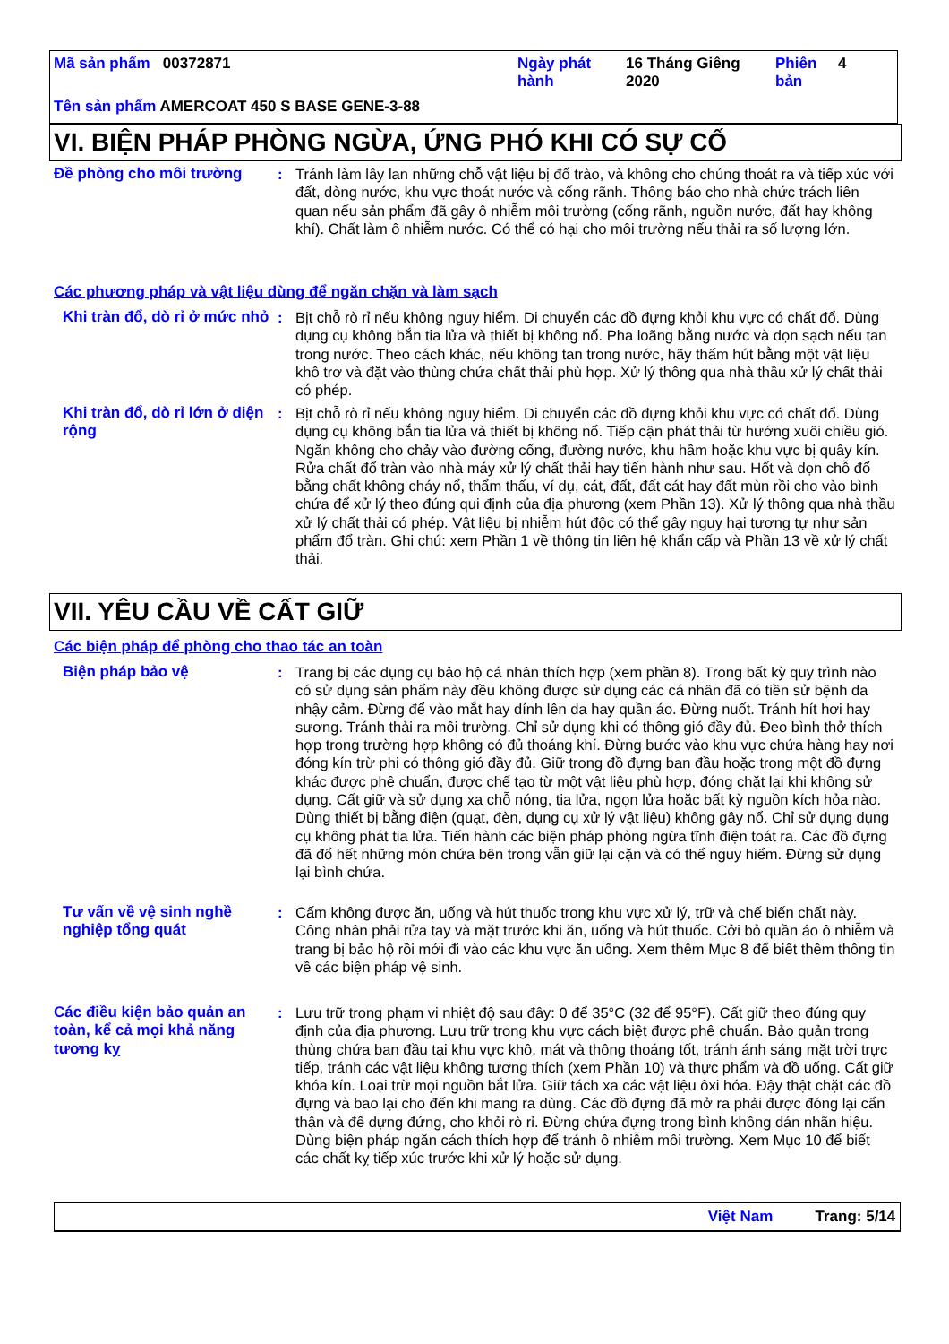Mã sản phẩm 00372871
Ngày phát hành
16 Tháng Giêng 2020
Phiên bản
4
Tên sản phẩm AMERCOAT 450 S BASE GENE-3-88
VI. BIỆN PHÁP PHÒNG NGỪA, ỨNG PHÓ KHI CÓ SỰ CỐ
Đề phòng cho môi trường : Tránh làm lây lan những chỗ vật liệu bị đổ trào, và không cho chúng thoát ra và tiếp xúc với đất, dòng nước, khu vực thoát nước và cống rãnh. Thông báo cho nhà chức trách liên quan nếu sản phẩm đã gây ô nhiễm môi trường (cống rãnh, nguồn nước, đất hay không khí). Chất làm ô nhiễm nước. Có thể có hại cho môi trường nếu thải ra số lượng lớn.
Các phương pháp và vật liệu dùng để ngăn chặn và làm sạch
Khi tràn đổ, dò rỉ ở mức nhỏ
: Bịt chỗ rò rỉ nếu không nguy hiểm. Di chuyển các đồ đựng khỏi khu vực có chất đổ. Dùng dụng cụ không bắn tia lửa và thiết bị không nổ. Pha loãng bằng nước và dọn sạch nếu tan trong nước. Theo cách khác, nếu không tan trong nước, hãy thấm hút bằng một vật liệu khô trơ và đặt vào thùng chứa chất thải phù hợp. Xử lý thông qua nhà thầu xử lý chất thải có phép.
Khi tràn đổ, dò rỉ lớn ở diện rộng
: Bịt chỗ rò rỉ nếu không nguy hiểm. Di chuyển các đồ đựng khỏi khu vực có chất đổ. Dùng dụng cụ không bắn tia lửa và thiết bị không nổ. Tiếp cận phát thải từ hướng xuôi chiều gió. Ngăn không cho chảy vào đường cống, đường nước, khu hầm hoặc khu vực bị quây kín. Rửa chất đổ tràn vào nhà máy xử lý chất thải hay tiến hành như sau. Hốt và dọn chỗ đổ bằng chất không cháy nổ, thẩm thấu, ví dụ, cát, đất, đất cát hay đất mùn rồi cho vào bình chứa để xử lý theo đúng qui định của địa phương (xem Phần 13). Xử lý thông qua nhà thầu xử lý chất thải có phép. Vật liệu bị nhiễm hút độc có thể gây nguy hại tương tự như sản phẩm đổ tràn. Ghi chú: xem Phần 1 về thông tin liên hệ khẩn cấp và Phần 13 về xử lý chất thải.
VII. YÊU CẦU VỀ CẤT GIỮ
Các biện pháp để phòng cho thao tác an toàn
Biện pháp bảo vệ : Trang bị các dụng cụ bảo hộ cá nhân thích hợp (xem phần 8). Trong bất kỳ quy trình nào có sử dụng sản phẩm này đều không được sử dụng các cá nhân đã có tiền sử bệnh da nhậy cảm. Đừng để vào mắt hay dính lên da hay quần áo. Đừng nuốt. Tránh hít hơi hay sương. Tránh thải ra môi trường. Chỉ sử dụng khi có thông gió đầy đủ. Đeo bình thở thích hợp trong trường hợp không có đủ thoáng khí. Đừng bước vào khu vực chứa hàng hay nơi đóng kín trừ phi có thông gió đầy đủ. Giữ trong đồ đựng ban đầu hoặc trong một đồ đựng khác được phê chuẩn, được chế tạo từ một vật liệu phù hợp, đóng chặt lại khi không sử dụng. Cất giữ và sử dụng xa chỗ nóng, tia lửa, ngọn lửa hoặc bất kỳ nguồn kích hỏa nào. Dùng thiết bị bằng điện (quạt, đèn, dụng cụ xử lý vật liệu) không gây nổ. Chỉ sử dụng dụng cụ không phát tia lửa. Tiến hành các biện pháp phòng ngừa tĩnh điện toát ra. Các đồ đựng đã đổ hết những món chứa bên trong vẫn giữ lại cặn và có thể nguy hiểm. Đừng sử dụng lại bình chứa.
Tư vấn về vệ sinh nghề nghiệp tổng quát
: Cấm không được ăn, uống và hút thuốc trong khu vực xử lý, trữ và chế biến chất này. Công nhân phải rửa tay và mặt trước khi ăn, uống và hút thuốc. Cởi bỏ quần áo ô nhiễm và trang bị bảo hộ rồi mới đi vào các khu vực ăn uống. Xem thêm Mục 8 để biết thêm thông tin về các biện pháp vệ sinh.
Các điều kiện bảo quản an toàn, kể cả mọi khả năng tương kỵ
: Lưu trữ trong phạm vi nhiệt độ sau đây: 0 để 35°C (32 để 95°F). Cất giữ theo đúng quy định của địa phương. Lưu trữ trong khu vực cách biệt được phê chuẩn. Bảo quản trong thùng chứa ban đầu tại khu vực khô, mát và thông thoáng tốt, tránh ánh sáng mặt trời trực tiếp, tránh các vật liệu không tương thích (xem Phần 10) và thực phẩm và đồ uống. Cất giữ khóa kín. Loại trừ mọi nguồn bắt lửa. Giữ tách xa các vật liệu ôxi hóa. Đậy thật chặt các đồ đựng và bao lại cho đến khi mang ra dùng. Các đồ đựng đã mở ra phải được đóng lại cẩn thận và để dựng đứng, cho khỏi rò rỉ. Đừng chứa đựng trong bình không dán nhãn hiệu. Dùng biện pháp ngăn cách thích hợp để tránh ô nhiễm môi trường. Xem Mục 10 để biết các chất kỵ tiếp xúc trước khi xử lý hoặc sử dụng.
Việt Nam Trang: 5/14